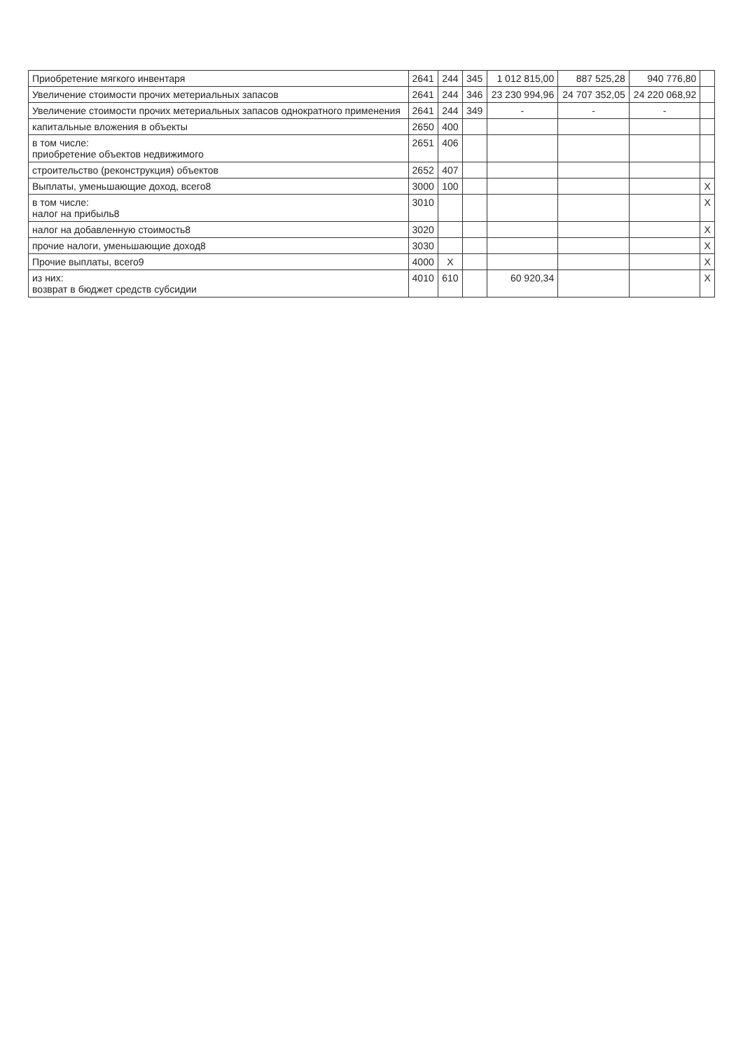| Приобретение мягкого инвентаря | 2641 | 244 | 345 | 1 012 815,00 | 887 525,28 | 940 776,80 | |
| Увеличение стоимости прочих метериальных запасов | 2641 | 244 | 346 | 23 230 994,96 | 24 707 352,05 | 24 220 068,92 | |
| Увеличение стоимости прочих метериальных запасов однократного применения | 2641 | 244 | 349 | - | - | - | |
| капитальные вложения в объекты | 2650 | 400 | | | | | |
| в том числе: приобретение объектов недвижимого | 2651 | 406 | | | | | |
| строительство (реконструкция) объектов | 2652 | 407 | | | | | |
| Выплаты, уменьшающие доход, всего8 | 3000 | 100 | | | | | X |
| в том числе: налог на прибыль8 | 3010 | | | | | | X |
| налог на добавленную стоимость8 | 3020 | | | | | | X |
| прочие налоги, уменьшающие доход8 | 3030 | | | | | | X |
| Прочие выплаты, всего9 | 4000 | X | | | | | X |
| из них: возврат в бюджет средств субсидии | 4010 | 610 | | 60 920,34 | | | X |